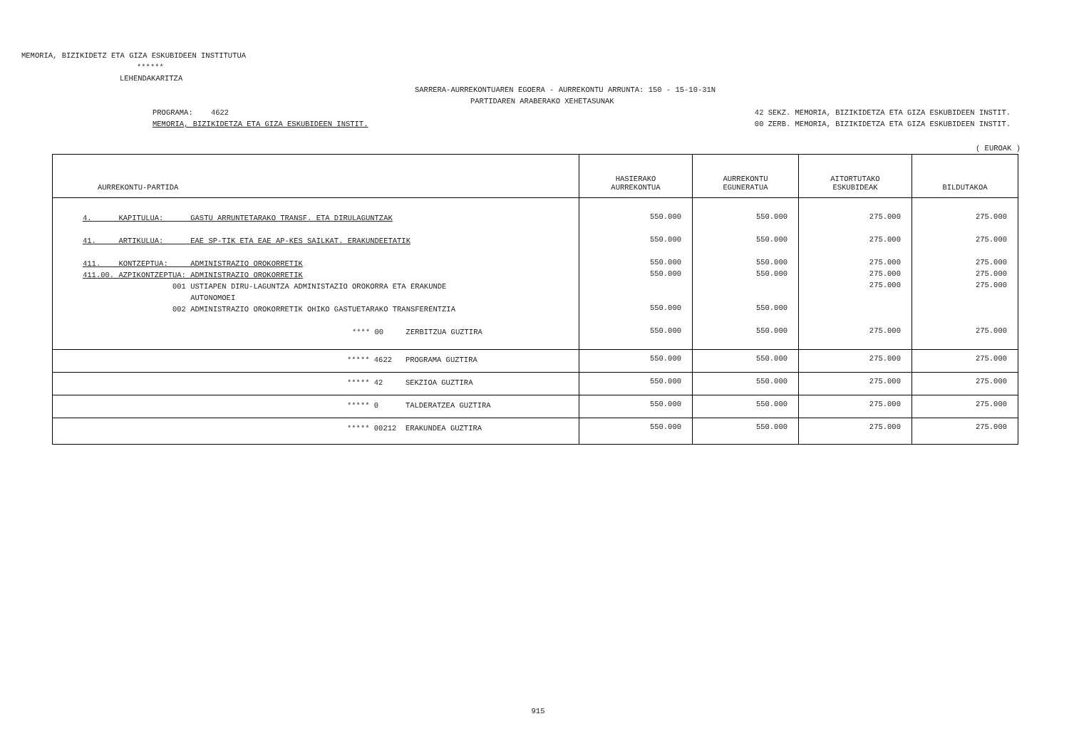MEMORIA, BIZIKIDETZ ETA GIZA ESKUBIDEEN INSTITUTUA
******
LEHENDAKARITZA
SARRERA-AURREKONTUAREN EGOERA - AURREKONTU ARRUNTA: 150 - 15-10-31N
PARTIDAREN ARABERAKO XEHETASUNAK
PROGRAMA: 4622 MEMORIA, BIZIKIDETZA ETA GIZA ESKUBIDEEN INSTIT.
42 SEKZ. MEMORIA, BIZIKIDETZA ETA GIZA ESKUBIDEEN INSTIT. 00 ZERB. MEMORIA, BIZIKIDETZA ETA GIZA ESKUBIDEEN INSTIT.
( EUROAK )
| AURREKONTU-PARTIDA | HASIERAKO AURREKONTUA | AURREKONTU EGUNERATUA | AITORTUTAKO ESKUBIDEAK | BILDUTAKOA |
| --- | --- | --- | --- | --- |
| 4. KAPITULUA: GASTU ARRUNTETARAKO TRANSF. ETA DIRULAGUNTZAK | 550.000 | 550.000 | 275.000 | 275.000 |
| 41. ARTIKULUA: EAE SP-TIK ETA EAE AP-KES SAILKAT. ERAKUNDEETATIK | 550.000 | 550.000 | 275.000 | 275.000 |
| 411. KONTZEPTUA: ADMINISTRAZIO OROKORRETIK | 550.000 | 550.000 | 275.000 | 275.000 |
| 411.00. AZPIKONTZEPTUA: ADMINISTRAZIO OROKORRETIK | 550.000 | 550.000 | 275.000 | 275.000 |
| 001 USTIAPEN DIRU-LAGUNTZA ADMINISTAZIO OROKORRA ETA ERAKUNDE AUTONOMOEI | | | 275.000 | 275.000 |
| 002 ADMINISTRAZIO OROKORRETIK OHIKO GASTUETARAKO TRANSFERENTZIA | 550.000 | 550.000 | | |
| **** 00 ZERBITZUA GUZTIRA | 550.000 | 550.000 | 275.000 | 275.000 |
| ***** 4622 PROGRAMA GUZTIRA | 550.000 | 550.000 | 275.000 | 275.000 |
| ***** 42 SEKZIOA GUZTIRA | 550.000 | 550.000 | 275.000 | 275.000 |
| ***** 0 TALDERATZEA GUZTIRA | 550.000 | 550.000 | 275.000 | 275.000 |
| ***** 00212 ERAKUNDEA GUZTIRA | 550.000 | 550.000 | 275.000 | 275.000 |
915